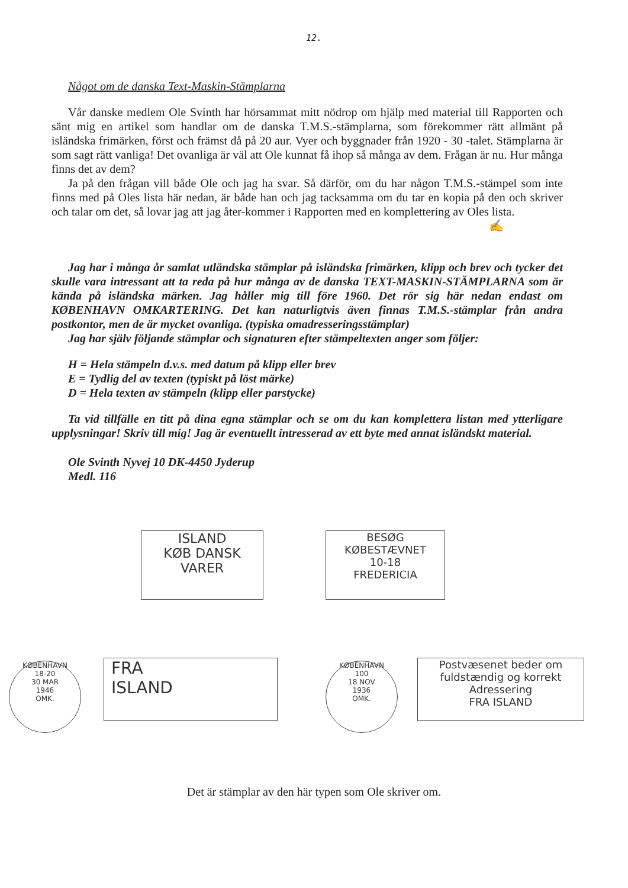12.
Något om de danska Text-Maskin-Stämplarna
Vår danske medlem Ole Svinth har hörsammat mitt nödrop om hjälp med material till Rapporten och sänt mig en artikel som handlar om de danska T.M.S.-stämplarna, som förekommer rätt allmänt på isländska frimärken, först och främst då på 20 aur. Vyer och byggnader från 1920 - 30 -talet. Stämplarna är som sagt rätt vanliga! Det ovanliga är väl att Ole kunnat få ihop så många av dem. Frågan är nu. Hur många finns det av dem?
Ja på den frågan vill både Ole och jag ha svar. Så därför, om du har någon T.M.S.-stämpel som inte finns med på Oles lista här nedan, är både han och jag tacksamma om du tar en kopia på den och skriver och talar om det, så lovar jag att jag åter-kommer i Rapporten med en komplettering av Oles lista.
✍
Jag har i många år samlat utländska stämplar på isländska frimärken, klipp och brev och tycker det skulle vara intressant att ta reda på hur många av de danska TEXT-MASKIN-STÄMPLARNA som är kända på isländska märken. Jag håller mig till före 1960. Det rör sig här nedan endast om KØBENHAVN OMKARTERING. Det kan naturligtvis även finnas T.M.S.-stämplar från andra postkontor, men de är mycket ovanliga. (typiska omadresseringsstämplar)
Jag har själv följande stämplar och signaturen efter stämpeltexten anger som följer:
H = Hela stämpeln d.v.s. med datum på klipp eller brev
E = Tydlig del av texten (typiskt på löst märke)
D = Hela texten av stämpeln (klipp eller parstycke)
Ta vid tillfälle en titt på dina egna stämplar och se om du kan komplettera listan med ytterligare upplysningar! Skriv till mig! Jag är eventuellt intresserad av ett byte med annat isländskt material.
Ole Svinth Nyvej 10 DK-4450 Jyderup
Medl. 116
ISLAND
KØB DANSK
VARER
BESØG
KØBESTÆVNET
10-18
FREDERICIA
KØBENHAVN
18-20
30 MAR
1946
OMK.
FRA
ISLAND
KØBENHAVN
100
18 NOV
1936
OMK.
Postvæsenet beder om
fuldstændig og korrekt
Adressering
FRA ISLAND
Det är stämplar av den här typen som Ole skriver om.